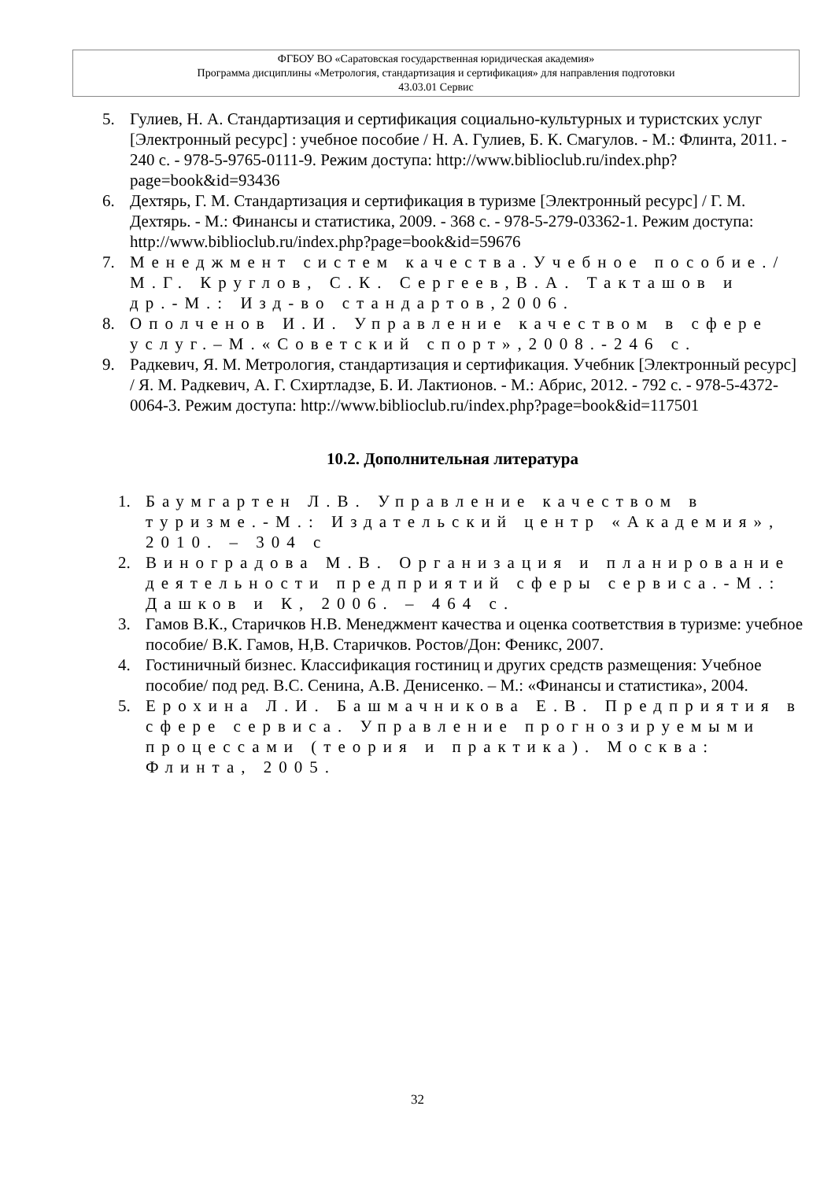ФГБОУ ВО «Саратовская государственная юридическая академия»
Программа дисциплины «Метрология, стандартизация и сертификация» для направления подготовки
43.03.01 Сервис
5. Гулиев, Н. А. Стандартизация и сертификация социально-культурных и туристских услуг [Электронный ресурс] : учебное пособие / Н. А. Гулиев, Б. К. Смагулов. - М.: Флинта, 2011. - 240 с. - 978-5-9765-0111-9. Режим доступа: http://www.biblioclub.ru/index.php?page=book&id=93436
6. Дехтярь, Г. М. Стандартизация и сертификация в туризме [Электронный ресурс] / Г. М. Дехтярь. - М.: Финансы и статистика, 2009. - 368 с. - 978-5-279-03362-1. Режим доступа: http://www.biblioclub.ru/index.php?page=book&id=59676
7. Менеджмент систем качества.Учебное пособие./М.Г. Круглов, С.К. Сергеев,В.А. Такташов и др.-М.: Изд-во стандартов,2006.
8. Ополченов И.И. Управление качеством в сфере услуг.–М.«Советский спорт»,2008.-246 с.
9. Радкевич, Я. М. Метрология, стандартизация и сертификация. Учебник [Электронный ресурс] / Я. М. Радкевич, А. Г. Схиртладзе, Б. И. Лактионов. - М.: Абрис, 2012. - 792 с. - 978-5-4372-0064-3. Режим доступа: http://www.biblioclub.ru/index.php?page=book&id=117501
10.2. Дополнительная литература
1. Баумгартен Л.В. Управление качеством в туризме.-М.: Издательский центр «Академия», 2010. – 304 с
2. Виноградова М.В. Организация и планирование деятельности предприятий сферы сервиса.-М.: Дашков и К, 2006. – 464 с.
3. Гамов В.К., Старичков Н.В. Менеджмент качества и оценка соответствия в туризме: учебное пособие/ В.К. Гамов, Н,В. Старичков. Ростов/Дон: Феникс, 2007.
4. Гостиничный бизнес. Классификация гостиниц и других средств размещения: Учебное пособие/ под ред. В.С. Сенина, А.В. Денисенко. – М.: «Финансы и статистика», 2004.
5. Ерохина Л.И. Башмачникова Е.В. Предприятия в сфере сервиса. Управление прогнозируемыми процессами (теория и практика). Москва: Флинта, 2005.
32